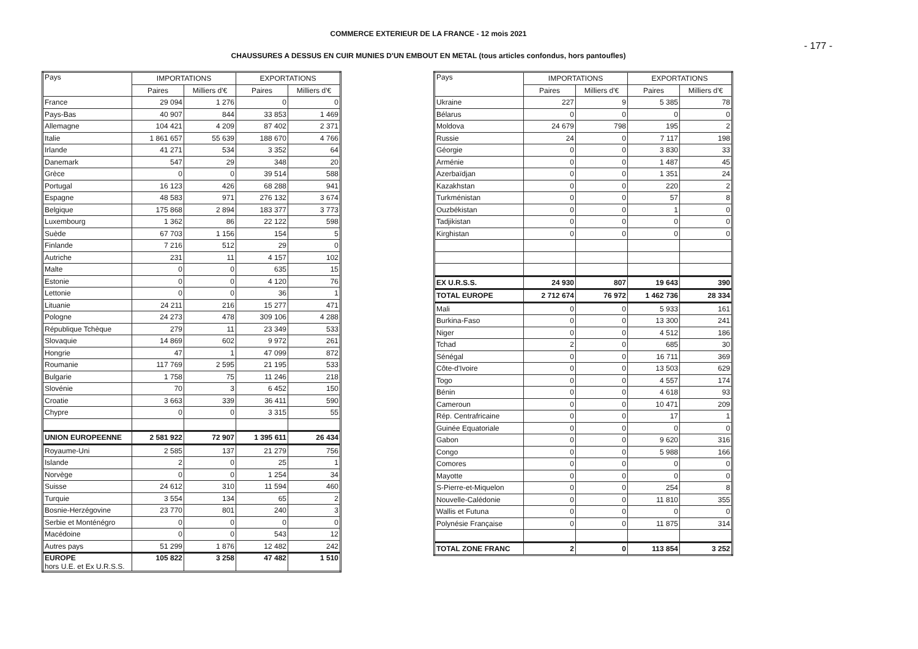COMMERCE EXTERIEUR DE LA FRANCE - 12 mois 2021
- 177 -
CHAUSSURES A DESSUS EN CUIR MUNIES D'UN EMBOUT EN METAL (tous articles confondus, hors pantoufles)
| Pays | IMPORTATIONS | | EXPORTATIONS | |
| --- | --- | --- | --- | --- |
| | Paires | Milliers d'€ | Paires | Milliers d'€ |
| France | 29 094 | 1 276 | 0 | 0 |
| Pays-Bas | 40 907 | 844 | 33 853 | 1 469 |
| Allemagne | 104 421 | 4 209 | 87 402 | 2 371 |
| Italie | 1 861 657 | 55 639 | 188 670 | 4 766 |
| Irlande | 41 271 | 534 | 3 352 | 64 |
| Danemark | 547 | 29 | 348 | 20 |
| Grèce | 0 | 0 | 39 514 | 588 |
| Portugal | 16 123 | 426 | 68 288 | 941 |
| Espagne | 48 583 | 971 | 276 132 | 3 674 |
| Belgique | 175 868 | 2 894 | 183 377 | 3 773 |
| Luxembourg | 1 362 | 86 | 22 122 | 598 |
| Suède | 67 703 | 1 156 | 154 | 5 |
| Finlande | 7 216 | 512 | 29 | 0 |
| Autriche | 231 | 11 | 4 157 | 102 |
| Malte | 0 | 0 | 635 | 15 |
| Estonie | 0 | 0 | 4 120 | 76 |
| Lettonie | 0 | 0 | 36 | 1 |
| Lituanie | 24 211 | 216 | 15 277 | 471 |
| Pologne | 24 273 | 478 | 309 106 | 4 288 |
| République Tchèque | 279 | 11 | 23 349 | 533 |
| Slovaquie | 14 869 | 602 | 9 972 | 261 |
| Hongrie | 47 | 1 | 47 099 | 872 |
| Roumanie | 117 769 | 2 595 | 21 195 | 533 |
| Bulgarie | 1 758 | 75 | 11 246 | 218 |
| Slovénie | 70 | 3 | 6 452 | 150 |
| Croatie | 3 663 | 339 | 36 411 | 590 |
| Chypre | 0 | 0 | 3 315 | 55 |
| UNION EUROPEENNE | 2 581 922 | 72 907 | 1 395 611 | 26 434 |
| Royaume-Uni | 2 585 | 137 | 21 279 | 756 |
| Islande | 2 | 0 | 25 | 1 |
| Norvège | 0 | 0 | 1 254 | 34 |
| Suisse | 24 612 | 310 | 11 594 | 460 |
| Turquie | 3 554 | 134 | 65 | 2 |
| Bosnie-Herzégovine | 23 770 | 801 | 240 | 3 |
| Serbie et Monténégro | 0 | 0 | 0 | 0 |
| Macédoine | 0 | 0 | 543 | 12 |
| Autres pays | 51 299 | 1 876 | 12 482 | 242 |
| EUROPE hors U.E. et Ex U.R.S.S. | 105 822 | 3 258 | 47 482 | 1 510 |
| Pays | IMPORTATIONS | | EXPORTATIONS | |
| --- | --- | --- | --- | --- |
| | Paires | Milliers d'€ | Paires | Milliers d'€ |
| Ukraine | 227 | 9 | 5 385 | 78 |
| Bélarus | 0 | 0 | 0 | 0 |
| Moldova | 24 679 | 798 | 195 | 2 |
| Russie | 24 | 0 | 7 117 | 198 |
| Géorgie | 0 | 0 | 3 830 | 33 |
| Arménie | 0 | 0 | 1 487 | 45 |
| Azerbaïdjan | 0 | 0 | 1 351 | 24 |
| Kazakhstan | 0 | 0 | 220 | 2 |
| Turkménistan | 0 | 0 | 57 | 8 |
| Ouzbékistan | 0 | 0 | 1 | 0 |
| Tadjikistan | 0 | 0 | 0 | 0 |
| Kirghistan | 0 | 0 | 0 | 0 |
| EX U.R.S.S. | 24 930 | 807 | 19 643 | 390 |
| TOTAL EUROPE | 2 712 674 | 76 972 | 1 462 736 | 28 334 |
| Mali | 0 | 0 | 5 933 | 161 |
| Burkina-Faso | 0 | 0 | 13 300 | 241 |
| Niger | 0 | 0 | 4 512 | 186 |
| Tchad | 2 | 0 | 685 | 30 |
| Sénégal | 0 | 0 | 16 711 | 369 |
| Côte-d'Ivoire | 0 | 0 | 13 503 | 629 |
| Togo | 0 | 0 | 4 557 | 174 |
| Bénin | 0 | 0 | 4 618 | 93 |
| Cameroun | 0 | 0 | 10 471 | 209 |
| Rép. Centrafricaine | 0 | 0 | 17 | 1 |
| Guinée Equatoriale | 0 | 0 | 0 | 0 |
| Gabon | 0 | 0 | 9 620 | 316 |
| Congo | 0 | 0 | 5 988 | 166 |
| Comores | 0 | 0 | 0 | 0 |
| Mayotte | 0 | 0 | 0 | 0 |
| S-Pierre-et-Miquelon | 0 | 0 | 254 | 8 |
| Nouvelle-Calédonie | 0 | 0 | 11 810 | 355 |
| Wallis et Futuna | 0 | 0 | 0 | 0 |
| Polynésie Française | 0 | 0 | 11 875 | 314 |
| TOTAL ZONE FRANC | 2 | 0 | 113 854 | 3 252 |